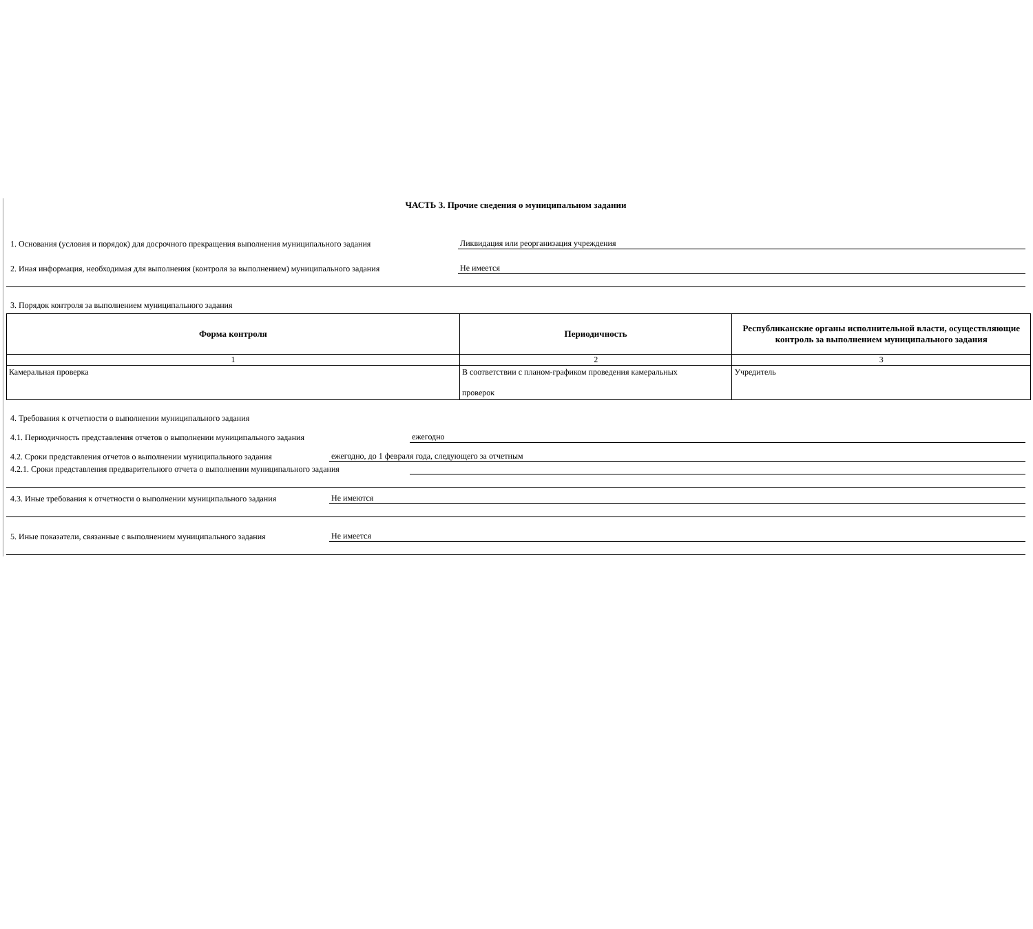ЧАСТЬ 3. Прочие сведения о муниципальном задании
1. Основания (условия и порядок) для досрочного прекращения выполнения муниципального задания Ликвидация или реорганизация учреждения
2. Иная информация, необходимая для выполнения (контроля за выполнением) муниципального задания Не имеется
3. Порядок контроля за выполнением муниципального задания
| Форма контроля | Периодичность | Республиканские органы исполнительной власти, осуществляющие контроль за выполнением муниципального задания |
| --- | --- | --- |
| 1 | 2 | 3 |
| Камеральная проверка | В соответствии с планом-графиком проведения камеральных проверок | Учредитель |
4. Требования к отчетности о выполнении муниципального задания
4.1. Периодичность представления отчетов о выполнении муниципального задания ежегодно
4.2. Сроки представления отчетов о выполнении муниципального задания ежегодно, до 1 февраля года, следующего за отчетным
4.2.1. Сроки представления предварительного отчета о выполнении муниципального задания
4.3. Иные требования к отчетности о выполнении муниципального задания Не имеются
5. Иные показатели, связанные с выполнением муниципального задания Не имеется